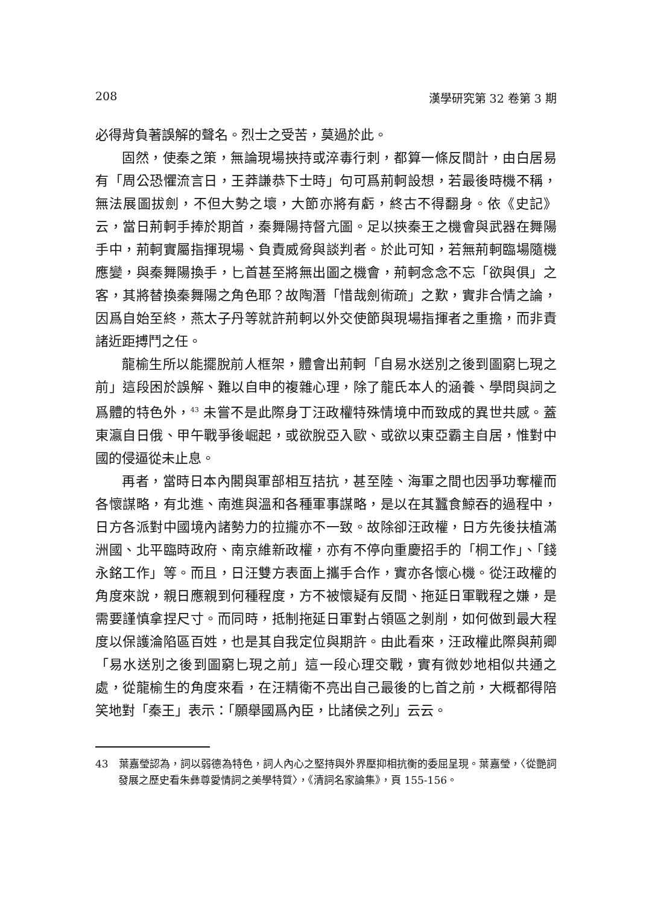208 漢學研究第 32 卷第 3 期
必得背負著誤解的聲名。烈士之受苦，莫過於此。
固然，使秦之策，無論現場挾持或淬毒行刺，都算一條反間計，由白居易有「周公恐懼流言日，王莽謙恭下士時」句可爲荊軻設想，若最後時機不稱，無法展圖拔劍，不但大勢之壞，大節亦將有虧，終古不得翻身。依《史記》云，當日荊軻手捧於期首，秦舞陽持督亢圖。足以挾秦王之機會與武器在舞陽手中，荊軻實屬指揮現場、負責威脅與談判者。於此可知，若無荊軻臨場隨機應變，與秦舞陽換手，匕首甚至將無出圖之機會，荊軻念念不忘「欲與俱」之客，其將替換秦舞陽之角色耶？故陶潛「惜哉劍術疏」之歎，實非合情之論，因爲自始至終，燕太子丹等就許荊軻以外交使節與現場指揮者之重擔，而非責諸近距搏鬥之任。
龍榆生所以能擺脫前人框架，體會出荊軻「自易水送別之後到圖窮匕現之前」這段困於誤解、難以自申的複雜心理，除了龍氏本人的涵養、學問與詞之爲體的特色外，<sup>43</sup> 未嘗不是此際身丁汪政權特殊情境中而致成的異世共感。蓋東瀛自日俄、甲午戰爭後崛起，或欲脫亞入歐、或欲以東亞霸主自居，惟對中國的侵逼從未止息。
再者，當時日本內閣與軍部相互拮抗，甚至陸、海軍之間也因爭功奪權而各懷謀略，有北進、南進與溫和各種軍事謀略，是以在其蠶食鯨吞的過程中，日方各派對中國境內諸勢力的拉攏亦不一致。故除卻汪政權，日方先後扶植滿洲國、北平臨時政府、南京維新政權，亦有不停向重慶招手的「桐工作」、「錢永銘工作」等。而且，日汪雙方表面上攜手合作，實亦各懷心機。從汪政權的角度來說，親日應親到何種程度，方不被懷疑有反間、拖延日軍戰程之嫌，是需要謹慎拿捏尺寸。而同時，抵制拖延日軍對占領區之剝削，如何做到最大程度以保護淪陷區百姓，也是其自我定位與期許。由此看來，汪政權此際與荊卿「易水送別之後到圖窮匕現之前」這一段心理交戰，實有微妙地相似共通之處，從龍榆生的角度來看，在汪精衛不亮出自己最後的匕首之前，大概都得陪笑地對「秦王」表示：「願舉國爲內臣，比諸侯之列」云云。
43　葉嘉瑩認為，詞以弱德為特色，詞人內心之堅持與外界壓抑相抗衡的委屈呈現。葉嘉瑩，〈從艷詞發展之歷史看朱彝尊愛情詞之美學特質〉，《清詞名家論集》，頁 155-156。